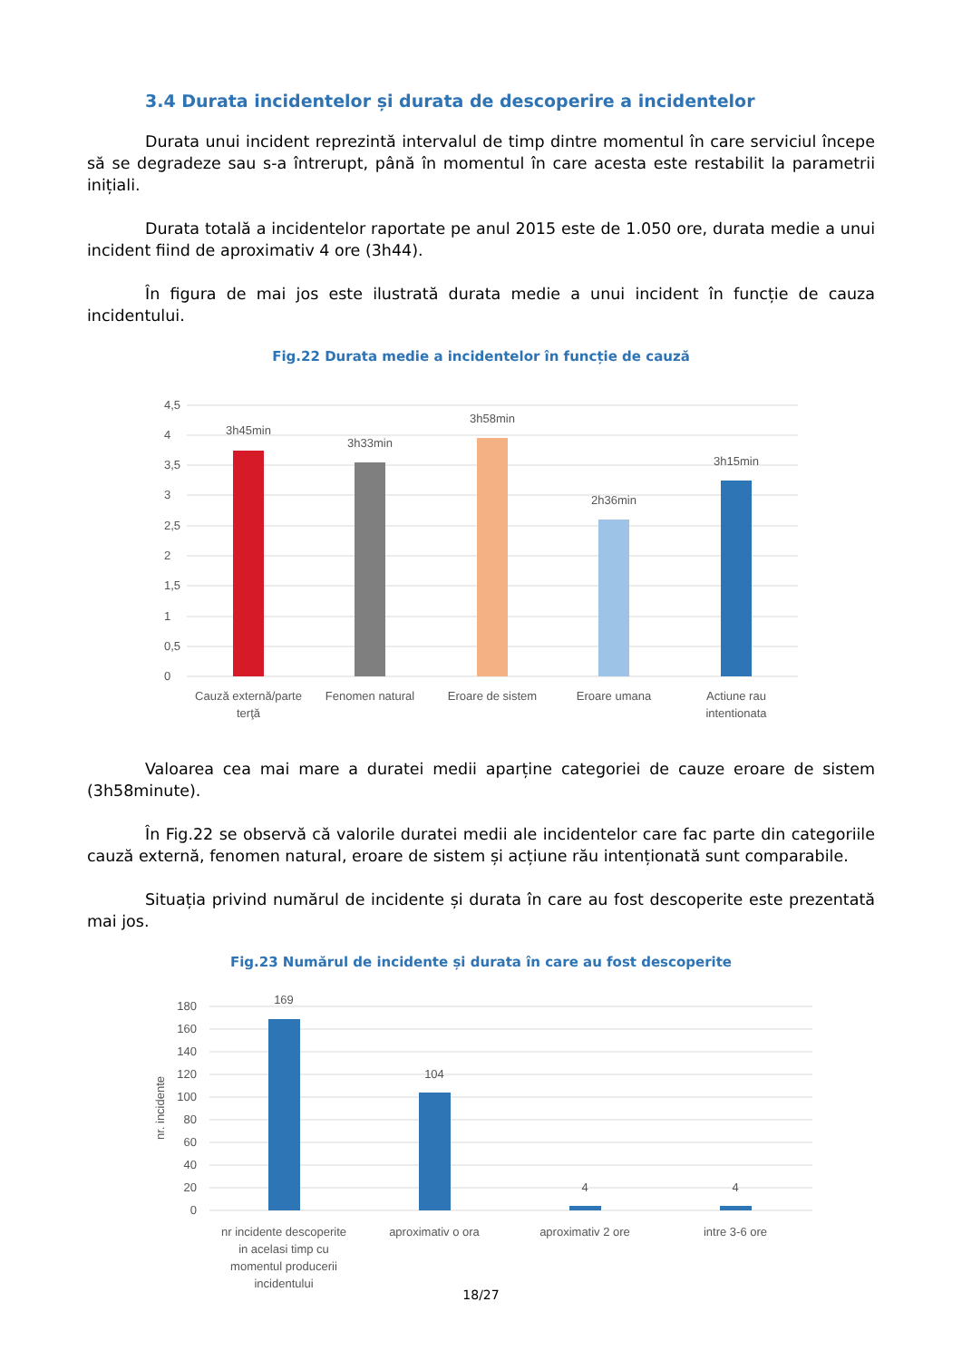3.4 Durata incidentelor și durata de descoperire a incidentelor
Durata unui incident reprezintă intervalul de timp dintre momentul în care serviciul începe să se degradeze sau s-a întrerupt, până în momentul în care acesta este restabilit la parametrii inițiali.
Durata totală a incidentelor raportate pe anul 2015 este de 1.050 ore, durata medie a unui incident fiind de aproximativ 4 ore (3h44).
În figura de mai jos este ilustrată durata medie a unui incident în funcție de cauza incidentului.
Fig.22 Durata medie a incidentelor în funcție de cauză
4,5
4
3,5
3
2,5
2
1,5
1
0,5
0
3h45min
3h33min
3h58min
2h36min
3h15min
Cauză externă/parte
terţă
Fenomen natural
Eroare de sistem
Eroare umana
Actiune rau
intentionata
Valoarea cea mai mare a duratei medii aparține categoriei de cauze eroare de sistem (3h58minute).
În Fig.22 se observă că valorile duratei medii ale incidentelor care fac parte din categoriile cauză externă, fenomen natural, eroare de sistem și acțiune rău intenționată sunt comparabile.
Situația privind numărul de incidente și durata în care au fost descoperite este prezentată mai jos.
Fig.23 Numărul de incidente și durata în care au fost descoperite
180
160
140
120
100
80
60
40
20
0
nr. incidente
169
104
4
4
nr incidente descoperite
in acelasi timp cu
momentul producerii
incidentului
aproximativ o ora
aproximativ 2 ore
intre 3-6 ore
18/27